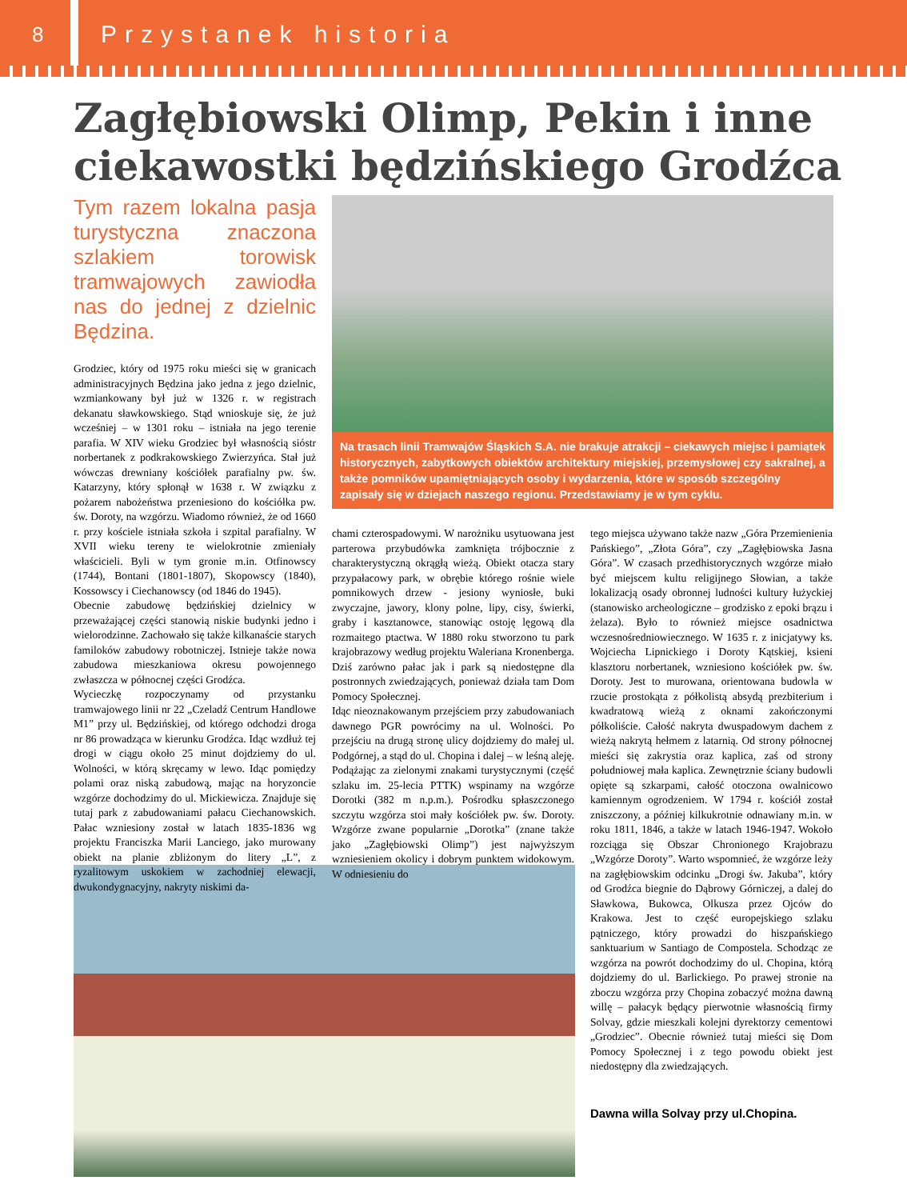8
Przystanek historia
Zagłębiowski Olimp, Pekin i inne ciekawostki będzińskiego Grodźca
Tym razem lokalna pasja turystyczna znaczona szlakiem torowisk tramwajowych zawiodła nas do jednej z dzielnic Będzina.
Grodziec, który od 1975 roku mieści się w granicach administracyjnych Będzina jako jedna z jego dzielnic, wzmiankowany był już w 1326 r. w registrach dekanatu sławkowskiego. Stąd wnioskuje się, że już wcześniej – w 1301 roku – istniała na jego terenie parafia. W XIV wieku Grodziec był własnością sióstr norbertanek z podkrakowskiego Zwierzyńca. Stał już wówczas drewniany kościółek parafialny pw. św. Katarzyny, który spłonął w 1638 r. W związku z pożarem nabożeństwa przeniesiono do kościółka pw. św. Doroty, na wzgórzu. Wiadomo również, że od 1660 r. przy kościele istniała szkoła i szpital parafialny. W XVII wieku tereny te wielokrotnie zmieniały właścicieli. Byli w tym gronie m.in. Otfinowscy (1744), Bontani (1801-1807), Skopowscy (1840), Kossowscy i Ciechanowscy (od 1846 do 1945).
Obecnie zabudowę będzińskiej dzielnicy w przeważającej części stanowią niskie budynki jedno i wielorodzinne. Zachowało się także kilkanaście starych familoków zabudowy robotniczej. Istnieje także nowa zabudowa mieszkaniowa okresu powojennego zwłaszcza w północnej części Grodźca.
Wycieczkę rozpoczynamy od przystanku tramwajowego linii nr 22 „Czeladź Centrum Handlowe M1” przy ul. Będzińskiej, od którego odchodzi droga nr 86 prowadząca w kierunku Grodźca. Idąc wzdłuż tej drogi w ciągu około 25 minut dojdziemy do ul. Wolności, w którą skręcamy w lewo. Idąc pomiędzy polami oraz niską zabudową, mając na horyzoncie wzgórze dochodzimy do ul. Mickiewicza. Znajduje się tutaj park z zabudowaniami pałacu Ciechanowskich. Pałac wzniesiony został w latach 1835-1836 wg projektu Franciszka Marii Lanciego, jako murowany obiekt na planie zbliżonym do litery „L”, z ryzalitowym uskokiem w zachodniej elewacji, dwukondygnacyjny, nakryty niskimi da-
Na trasach linii Tramwajów Śląskich S.A. nie brakuje atrakcji – ciekawych miejsc i pamiątek historycznych, zabytkowych obiektów architektury miejskiej, przemysłowej czy sakralnej, a także pomników upamiętniających osoby i wydarzenia, które w sposób szczególny zapisały się w dziejach naszego regionu. Przedstawiamy je w tym cyklu.
chami czterospadowymi. W narożniku usytuowana jest parterowa przybudówka zamknięta trójbocznie z charakterystyczną okrągłą wieżą. Obiekt otacza stary przypałacowy park, w obrębie którego rośnie wiele pomnikowych drzew - jesiony wyniosłe, buki zwyczajne, jawory, klony polne, lipy, cisy, świerki, graby i kasztanowce, stanowiąc ostoję lęgową dla rozmaitego ptactwa. W 1880 roku stworzono tu park krajobrazowy według projektu Waleriana Kronenberga. Dziś zarówno pałac jak i park są niedostępne dla postronnych zwiedzających, ponieważ działa tam Dom Pomocy Społecznej.
Idąc nieoznakowanym przejściem przy zabudowaniach dawnego PGR powrócimy na ul. Wolności. Po przejściu na drugą stronę ulicy dojdziemy do małej ul. Podgórnej, a stąd do ul. Chopina i dalej – w leśną aleję. Podążając za zielonymi znakami turystycznymi (część szlaku im. 25-lecia PTTK) wspinamy na wzgórze Dorotki (382 m n.p.m.). Pośrodku spłaszczonego szczytu wzgórza stoi mały kościółek pw. św. Doroty. Wzgórze zwane popularnie „Dorotka” (znane także jako „Zagłębiowski Olimp”) jest najwyższym wzniesieniem okolicy i dobrym punktem widokowym. W odniesieniu do
tego miejsca używano także nazw „Góra Przemienienia Pańskiego”, „Złota Góra”, czy „Zagłębiowska Jasna Góra”. W czasach przedhistorycznych wzgórze miało być miejscem kultu religijnego Słowian, a także lokalizacją osady obronnej ludności kultury łużyckiej (stanowisko archeologiczne – grodzisko z epoki brązu i żelaza). Było to również miejsce osadnictwa wczesnośredniowiecznego. W 1635 r. z inicjatywy ks. Wojciecha Lipnickiego i Doroty Kątskiej, ksieni klasztoru norbertanek, wzniesiono kościółek pw. św. Doroty. Jest to murowana, orientowana budowla w rzucie prostokąta z półkolistą absydą prezbiterium i kwadratową wieżą z oknami zakończonymi półkoliście. Całość nakryta dwuspadowym dachem z wieżą nakrytą hełmem z latarnią. Od strony północnej mieści się zakrystia oraz kaplica, zaś od strony południowej mała kaplica. Zewnętrznie ściany budowli opięte są szkarpami, całość otoczona owalnicowo kamiennym ogrodzeniem. W 1794 r. kościół został zniszczony, a później kilkukrotnie odnawiany m.in. w roku 1811, 1846, a także w latach 1946-1947. Wokoło rozciąga się Obszar Chronionego Krajobrazu „Wzgórze Doroty”. Warto wspomnieć, że wzgórze leży na zagłębiowskim odcinku „Drogi św. Jakuba”, który od Grodźca biegnie do Dąbrowy Górniczej, a dalej do Sławkowa, Bukowca, Olkusza przez Ojców do Krakowa. Jest to część europejskiego szlaku pątniczego, który prowadzi do hiszpańskiego sanktuarium w Santiago de Compostela. Schodząc ze wzgórza na powrót dochodzimy do ul. Chopina, którą dojdziemy do ul. Barlickiego. Po prawej stronie na zboczu wzgórza przy Chopina zobaczyć można dawną willę – pałacyk będący pierwotnie własnością firmy Solvay, gdzie mieszkali kolejni dyrektorzy cementowi „Grodziec”. Obecnie również tutaj mieści się Dom Pomocy Społecznej i z tego powodu obiekt jest niedostępny dla zwiedzających.
Dawna willa Solvay przy ul.Chopina.